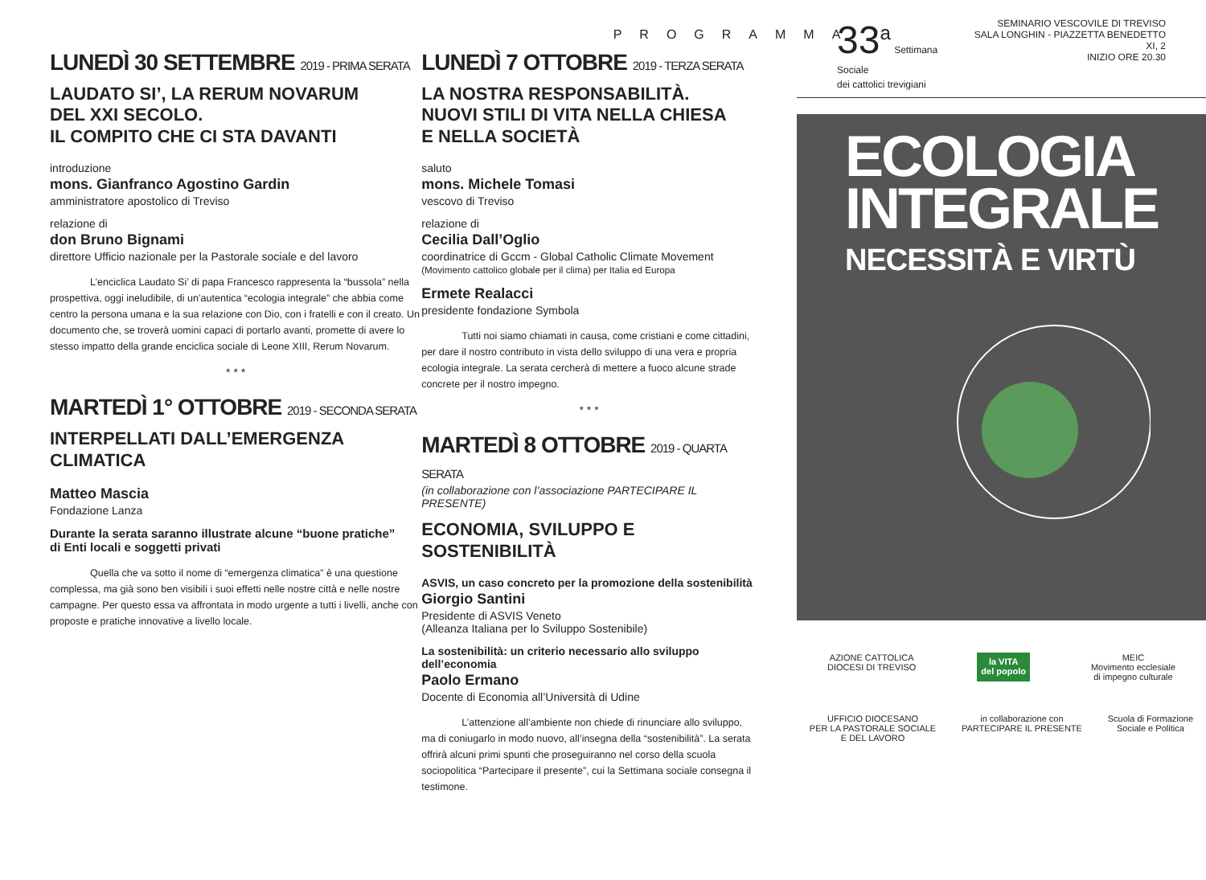PROGRAMMA
LUNEDÌ 30 SETTEMBRE 2019 - PRIMA SERATA
LAUDATO SI’, LA RERUM NOVARUM
DEL XXI SECOLO.
IL COMPITO CHE CI STA DAVANTI
introduzione
mons. Gianfranco Agostino Gardin
amministratore apostolico di Treviso
relazione di
don Bruno Bignami
direttore Ufficio nazionale per la Pastorale sociale e del lavoro
L’enciclica Laudato Si’ di papa Francesco rappresenta la “bussola” nella prospettiva, oggi ineludibile, di un’autentica “ecologia integrale” che abbia come centro la persona umana e la sua relazione con Dio, con i fratelli e con il creato. Un documento che, se troverà uomini capaci di portarlo avanti, promette di avere lo stesso impatto della grande enciclica sociale di Leone XIII, Rerum Novarum.
* * *
MARTEDÌ 1° OTTOBRE 2019 - SECONDA SERATA
INTERPELLATI DALL’EMERGENZA CLIMATICA
Matteo Mascia
Fondazione Lanza
Durante la serata saranno illustrate alcune “buone pratiche”
di Enti locali e soggetti privati
Quella che va sotto il nome di “emergenza climatica” è una questione complessa, ma già sono ben visibili i suoi effetti nelle nostre città e nelle nostre campagne. Per questo essa va affrontata in modo urgente a tutti i livelli, anche con proposte e pratiche innovative a livello locale.
LUNEDÌ 7 OTTOBRE 2019 - TERZA SERATA
LA NOSTRA RESPONSABILITÀ.
NUOVI STILI DI VITA NELLA CHIESA
E NELLA SOCIETÀ
saluto
mons. Michele Tomasi
vescovo di Treviso
relazione di
Cecilia Dall’Oglio
coordinatrice di Gccm - Global Catholic Climate Movement
(Movimento cattolico globale per il clima) per Italia ed Europa
Ermete Realacci
presidente fondazione Symbola
Tutti noi siamo chiamati in causa, come cristiani e come cittadini, per dare il nostro contributo in vista dello sviluppo di una vera e propria ecologia integrale. La serata cercherà di mettere a fuoco alcune strade concrete per il nostro impegno.
* * *
MARTEDÌ 8 OTTOBRE 2019 - QUARTA SERATA
(in collaborazione con l’associazione PARTECIPARE IL PRESENTE)
ECONOMIA, SVILUPPO E SOSTENIBILITÀ
ASVIS, un caso concreto per la promozione della sostenibilità
Giorgio Santini
Presidente di ASVIS Veneto
(Alleanza Italiana per lo Sviluppo Sostenibile)
La sostenibilità: un criterio necessario allo sviluppo dell’economia
Paolo Ermano
Docente di Economia all’Università di Udine
L’attenzione all’ambiente non chiede di rinunciare allo sviluppo, ma di coniugarlo in modo nuovo, all’insegna della “sostenibilità”. La serata offrirà alcuni primi spunti che proseguiranno nel corso della scuola sociopolitica “Partecipare il presente”, cui la Settimana sociale consegna il testimone.
33<sup>a</sup> Settimana Sociale
dei cattolici trevigiani
SEMINARIO VESCOVILE DI TREVISO
SALA LONGHIN - PIAZZETTA BENEDETTO XI, 2
INIZIO ORE 20.30
ECOLOGIA
INTEGRALE
NECESSITÀ E VIRTÙ
AZIONE CATTOLICA
DIOCESI DI TREVISO
la VITA
del popolo
MEIC
Movimento ecclesiale
di impegno culturale
UFFICIO DIOCESANO
PER LA PASTORALE SOCIALE
E DEL LAVORO
in collaborazione con
PARTECIPARE IL PRESENTE
Scuola di Formazione
Sociale e Politica